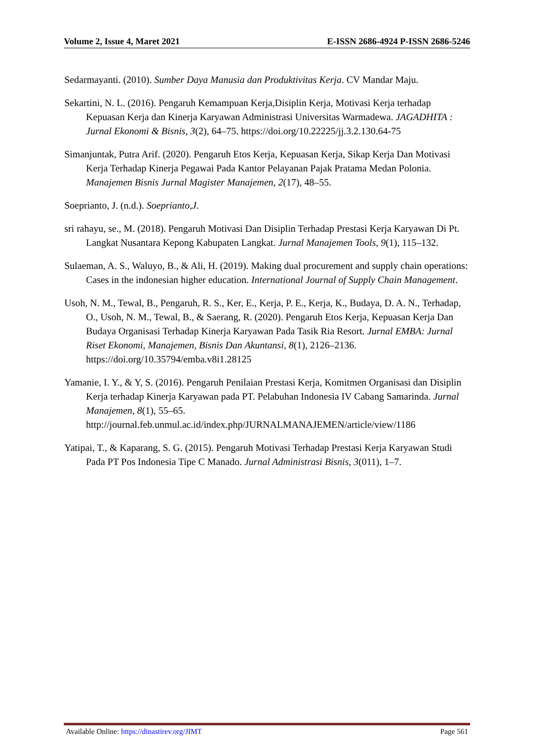Volume 2, Issue 4, Maret 2021 E-ISSN 2686-4924 P-ISSN 2686-5246
Sedarmayanti. (2010). Sumber Daya Manusia dan Produktivitas Kerja. CV Mandar Maju.
Sekartini, N. L. (2016). Pengaruh Kemampuan Kerja,Disiplin Kerja, Motivasi Kerja terhadap Kepuasan Kerja dan Kinerja Karyawan Administrasi Universitas Warmadewa. JAGADHITA : Jurnal Ekonomi & Bisnis, 3(2), 64–75. https://doi.org/10.22225/jj.3.2.130.64-75
Simanjuntak, Putra Arif. (2020). Pengaruh Etos Kerja, Kepuasan Kerja, Sikap Kerja Dan Motivasi Kerja Terhadap Kinerja Pegawai Pada Kantor Pelayanan Pajak Pratama Medan Polonia. Manajemen Bisnis Jurnal Magister Manajemen, 2(17), 48–55.
Soeprianto, J. (n.d.). Soeprianto,J.
sri rahayu, se., M. (2018). Pengaruh Motivasi Dan Disiplin Terhadap Prestasi Kerja Karyawan Di Pt. Langkat Nusantara Kepong Kabupaten Langkat. Jurnal Manajemen Tools, 9(1), 115–132.
Sulaeman, A. S., Waluyo, B., & Ali, H. (2019). Making dual procurement and supply chain operations: Cases in the indonesian higher education. International Journal of Supply Chain Management.
Usoh, N. M., Tewal, B., Pengaruh, R. S., Ker, E., Kerja, P. E., Kerja, K., Budaya, D. A. N., Terhadap, O., Usoh, N. M., Tewal, B., & Saerang, R. (2020). Pengaruh Etos Kerja, Kepuasan Kerja Dan Budaya Organisasi Terhadap Kinerja Karyawan Pada Tasik Ria Resort. Jurnal EMBA: Jurnal Riset Ekonomi, Manajemen, Bisnis Dan Akuntansi, 8(1), 2126–2136. https://doi.org/10.35794/emba.v8i1.28125
Yamanie, I. Y., & Y, S. (2016). Pengaruh Penilaian Prestasi Kerja, Komitmen Organisasi dan Disiplin Kerja terhadap Kinerja Karyawan pada PT. Pelabuhan Indonesia IV Cabang Samarinda. Jurnal Manajemen, 8(1), 55–65. http://journal.feb.unmul.ac.id/index.php/JURNALMANAJEMEN/article/view/1186
Yatipai, T., & Kaparang, S. G. (2015). Pengaruh Motivasi Terhadap Prestasi Kerja Karyawan Studi Pada PT Pos Indonesia Tipe C Manado. Jurnal Administrasi Bisnis, 3(011), 1–7.
Available Online: https://dinastirev.org/JIMT Page 561